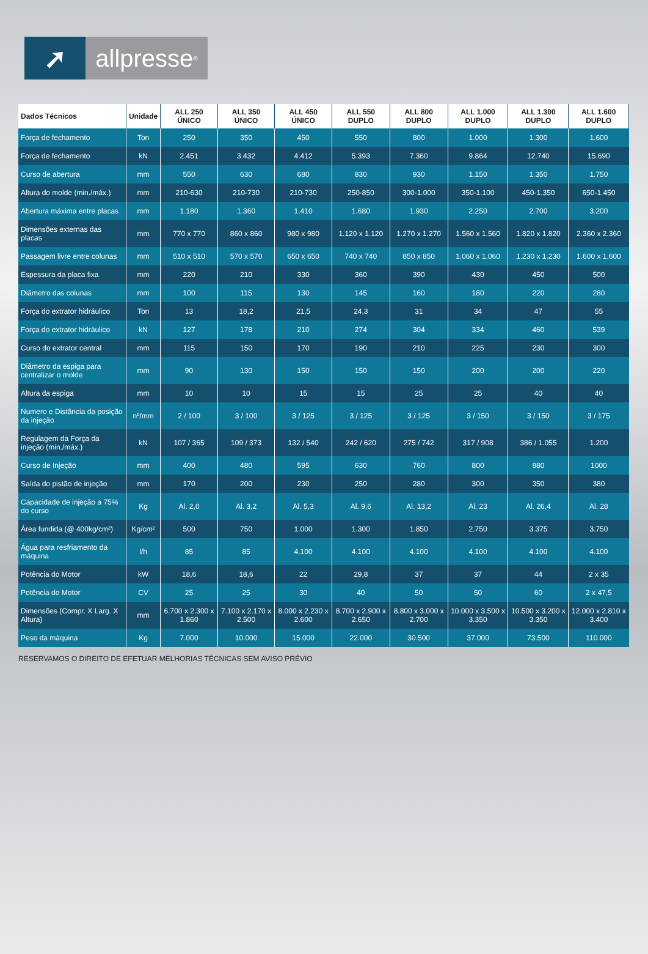➚ allpresse<sup>®</sup>
| Dados Técnicos | Unidade | ALL 250 ÚNICO | ALL 350 ÚNICO | ALL 450 ÚNICO | ALL 550 DUPLO | ALL 800 DUPLO | ALL 1.000 DUPLO | ALL 1.300 DUPLO | ALL 1.600 DUPLO |
| --- | --- | --- | --- | --- | --- | --- | --- | --- | --- |
| Força de fechamento | Ton | 250 | 350 | 450 | 550 | 800 | 1.000 | 1.300 | 1.600 |
| Força de fechamento | kN | 2.451 | 3.432 | 4.412 | 5.393 | 7.360 | 9.864 | 12.740 | 15.690 |
| Curso de abertura | mm | 550 | 630 | 680 | 830 | 930 | 1.150 | 1.350 | 1.750 |
| Altura do molde (min./máx.) | mm | 210-630 | 210-730 | 210-730 | 250-850 | 300-1.000 | 350-1.100 | 450-1.350 | 650-1.450 |
| Abertura máxima entre placas | mm | 1.180 | 1.360 | 1.410 | 1.680 | 1.930 | 2.250 | 2.700 | 3.200 |
| Dimensões externas das placas | mm | 770 x 770 | 860 x 860 | 980 x 980 | 1.120 x 1.120 | 1.270 x 1.270 | 1.560 x 1.560 | 1.820 x 1.820 | 2.360 x 2.360 |
| Passagem livre entre colunas | mm | 510 x 510 | 570 x 570 | 650 x 650 | 740 x 740 | 850 x 850 | 1.060 x 1.060 | 1.230 x 1.230 | 1.600 x 1.600 |
| Espessura da placa fixa | mm | 220 | 210 | 330 | 360 | 390 | 430 | 450 | 500 |
| Diâmetro das colunas | mm | 100 | 115 | 130 | 145 | 160 | 180 | 220 | 280 |
| Força do extrator hidráulico | Ton | 13 | 18,2 | 21,5 | 24,3 | 31 | 34 | 47 | 55 |
| Força do extrator hidráulico | kN | 127 | 178 | 210 | 274 | 304 | 334 | 460 | 539 |
| Curso do extrator central | mm | 115 | 150 | 170 | 190 | 210 | 225 | 230 | 300 |
| Diâmetro da espiga para centralizar o molde | mm | 90 | 130 | 150 | 150 | 150 | 200 | 200 | 220 |
| Altura da espiga | mm | 10 | 10 | 15 | 15 | 25 | 25 | 40 | 40 |
| Numero e Distância da posição da injeção | nº/mm | 2 / 100 | 3 / 100 | 3 / 125 | 3 / 125 | 3 / 125 | 3 / 150 | 3 / 150 | 3 / 175 |
| Regulagem da Força da injeção (min./máx.) | kN | 107 / 365 | 109 / 373 | 132 / 540 | 242 / 620 | 275 / 742 | 317 / 908 | 386 / 1.055 | 1.200 |
| Curso de Injeção | mm | 400 | 480 | 595 | 630 | 760 | 800 | 880 | 1000 |
| Saída do pistão de injeção | mm | 170 | 200 | 230 | 250 | 280 | 300 | 350 | 380 |
| Capacidade de injeção a 75% do curso | Kg | Al. 2,0 | Al. 3,2 | Al. 5,3 | Al. 9,6 | Al. 13,2 | Al. 23 | Al. 26,4 | Al. 28 |
| Área fundida (@ 400kg/cm²) | Kg/cm² | 500 | 750 | 1.000 | 1.300 | 1.850 | 2.750 | 3.375 | 3.750 |
| Água para resfriamento da máquina | l/h | 85 | 85 | 4.100 | 4.100 | 4.100 | 4.100 | 4.100 | 4.100 |
| Potência do Motor | kW | 18,6 | 18,6 | 22 | 29,8 | 37 | 37 | 44 | 2 x 35 |
| Potência do Motor | CV | 25 | 25 | 30 | 40 | 50 | 50 | 60 | 2 x 47,5 |
| Dimensões (Compr. X Larg. X Altura) | mm | 6.700 x 2.300 x 1.860 | 7.100 x 2.170 x 2.500 | 8.000 x 2.230 x 2.600 | 8.700 x 2.900 x 2.650 | 8.800 x 3.000 x 2.700 | 10.000 x 3.500 x 3.350 | 10.500 x 3.200 x 3.350 | 12.000 x 2.810 x 3.400 |
| Peso da máquina | Kg | 7.000 | 10.000 | 15.000 | 22.000 | 30.500 | 37.000 | 73.500 | 110.000 |
RESERVAMOS O DIREITO DE EFETUAR MELHORIAS TÉCNICAS SEM AVISO PRÉVIO